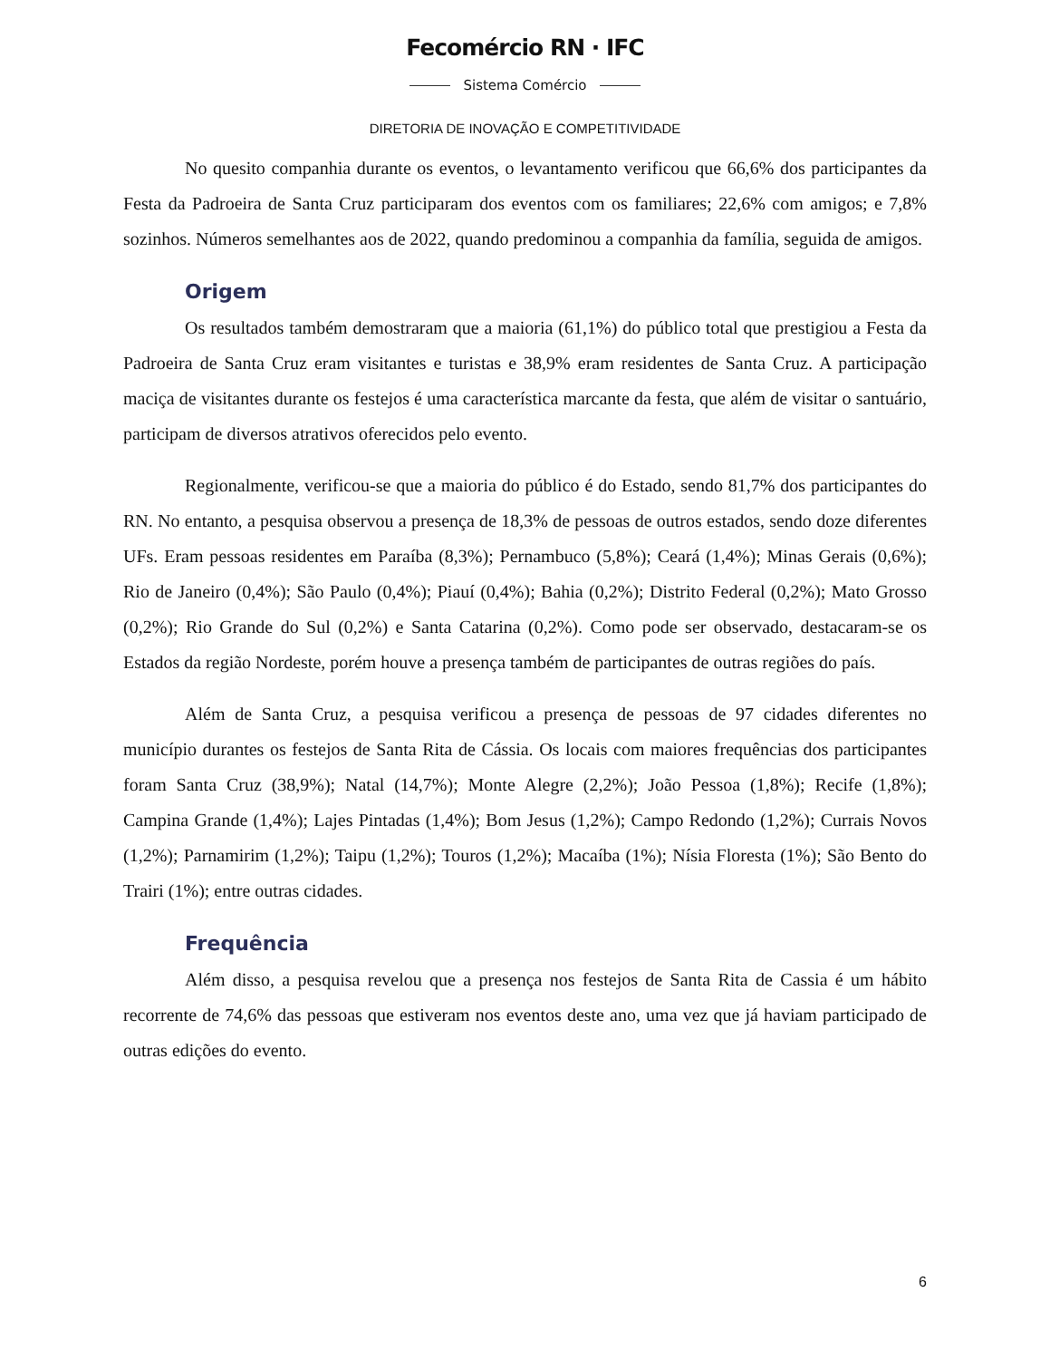Fecomércio RN · IFC
Sistema Comércio
DIRETORIA DE INOVAÇÃO E COMPETITIVIDADE
No quesito companhia durante os eventos, o levantamento verificou que 66,6% dos participantes da Festa da Padroeira de Santa Cruz participaram dos eventos com os familiares; 22,6% com amigos; e 7,8% sozinhos. Números semelhantes aos de 2022, quando predominou a companhia da família, seguida de amigos.
Origem
Os resultados também demostraram que a maioria (61,1%) do público total que prestigiou a Festa da Padroeira de Santa Cruz eram visitantes e turistas e 38,9% eram residentes de Santa Cruz. A participação maciça de visitantes durante os festejos é uma característica marcante da festa, que além de visitar o santuário, participam de diversos atrativos oferecidos pelo evento.
Regionalmente, verificou-se que a maioria do público é do Estado, sendo 81,7% dos participantes do RN. No entanto, a pesquisa observou a presença de 18,3% de pessoas de outros estados, sendo doze diferentes UFs. Eram pessoas residentes em Paraíba (8,3%); Pernambuco (5,8%); Ceará (1,4%); Minas Gerais (0,6%); Rio de Janeiro (0,4%); São Paulo (0,4%); Piauí (0,4%); Bahia (0,2%); Distrito Federal (0,2%); Mato Grosso (0,2%); Rio Grande do Sul (0,2%) e Santa Catarina (0,2%). Como pode ser observado, destacaram-se os Estados da região Nordeste, porém houve a presença também de participantes de outras regiões do país.
Além de Santa Cruz, a pesquisa verificou a presença de pessoas de 97 cidades diferentes no município durantes os festejos de Santa Rita de Cássia. Os locais com maiores frequências dos participantes foram Santa Cruz (38,9%); Natal (14,7%); Monte Alegre (2,2%); João Pessoa (1,8%); Recife (1,8%); Campina Grande (1,4%); Lajes Pintadas (1,4%); Bom Jesus (1,2%); Campo Redondo (1,2%); Currais Novos (1,2%); Parnamirim (1,2%); Taipu (1,2%); Touros (1,2%); Macaíba (1%); Nísia Floresta (1%); São Bento do Trairi (1%); entre outras cidades.
Frequência
Além disso, a pesquisa revelou que a presença nos festejos de Santa Rita de Cassia é um hábito recorrente de 74,6% das pessoas que estiveram nos eventos deste ano, uma vez que já haviam participado de outras edições do evento.
6